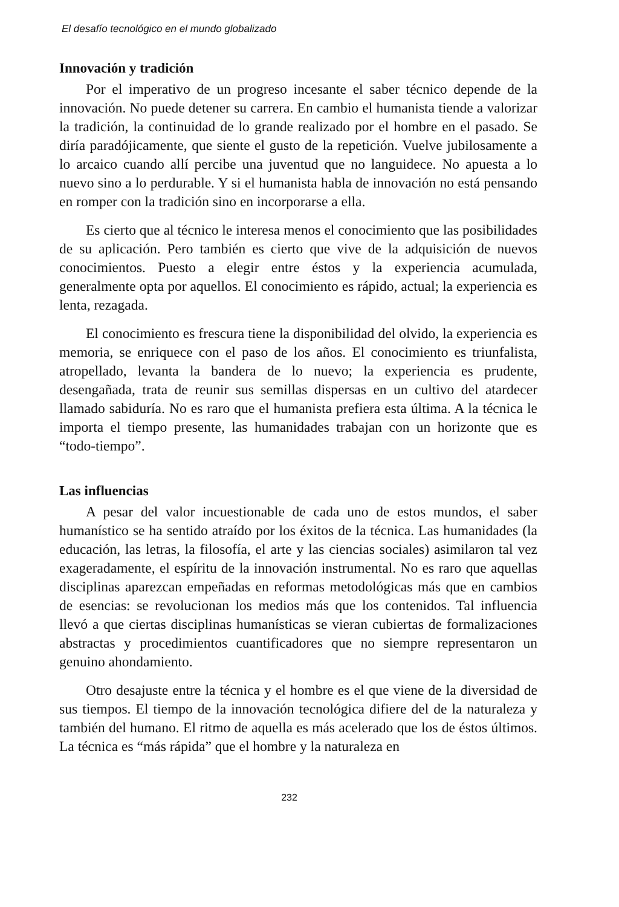El desafío tecnológico en el mundo globalizado
Innovación y tradición
Por el imperativo de un progreso incesante el saber técnico depende de la innovación. No puede detener su carrera. En cambio el humanista tiende a valorizar la tradición, la continuidad de lo grande realizado por el hombre en el pasado. Se diría paradójicamente, que siente el gusto de la repetición. Vuelve jubilosamente a lo arcaico cuando allí percibe una juventud que no languidece. No apuesta a lo nuevo sino a lo perdurable. Y si el humanista habla de innovación no está pensando en romper con la tradición sino en incorporarse a ella.
Es cierto que al técnico le interesa menos el conocimiento que las posibilidades de su aplicación. Pero también es cierto que vive de la adquisición de nuevos conocimientos. Puesto a elegir entre éstos y la experiencia acumulada, generalmente opta por aquellos. El conocimiento es rápido, actual; la experiencia es lenta, rezagada.
El conocimiento es frescura tiene la disponibilidad del olvido, la experiencia es memoria, se enriquece con el paso de los años. El conocimiento es triunfalista, atropellado, levanta la bandera de lo nuevo; la experiencia es prudente, desengañada, trata de reunir sus semillas dispersas en un cultivo del atardecer llamado sabiduría. No es raro que el humanista prefiera esta última. A la técnica le importa el tiempo presente, las humanidades trabajan con un horizonte que es “todo-tiempo”.
Las influencias
A pesar del valor incuestionable de cada uno de estos mundos, el saber humanístico se ha sentido atraído por los éxitos de la técnica. Las humanidades (la educación, las letras, la filosofía, el arte y las ciencias sociales) asimilaron tal vez exageradamente, el espíritu de la innovación instrumental. No es raro que aquellas disciplinas aparezcan empeñadas en reformas metodológicas más que en cambios de esencias: se revolucionan los medios más que los contenidos. Tal influencia llevó a que ciertas disciplinas humanísticas se vieran cubiertas de formalizaciones abstractas y procedimientos cuantificadores que no siempre representaron un genuino ahondamiento.
Otro desajuste entre la técnica y el hombre es el que viene de la diversidad de sus tiempos. El tiempo de la innovación tecnológica difiere del de la naturaleza y también del humano. El ritmo de aquella es más acelerado que los de éstos últimos. La técnica es “más rápida” que el hombre y la naturaleza en
232